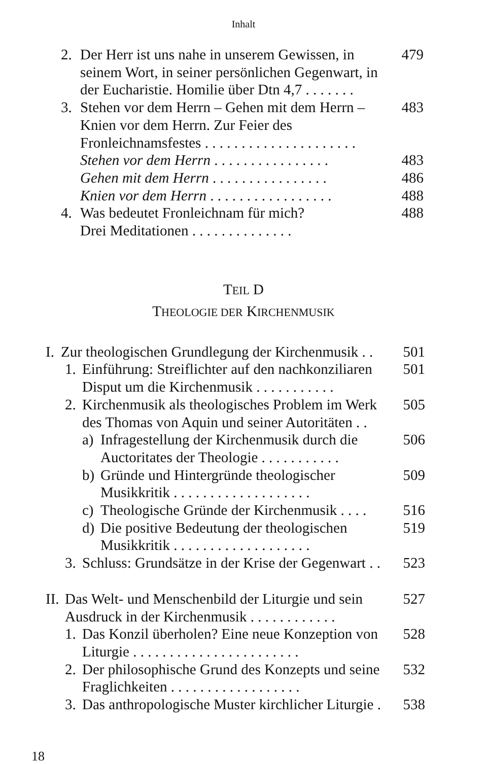Inhalt
2. Der Herr ist uns nahe in unserem Gewissen, in seinem Wort, in seiner persönlichen Gegenwart, in der Eucharistie. Homilie über Dtn 4,7 . . . . . . . 479
3. Stehen vor dem Herrn – Gehen mit dem Herrn – Knien vor dem Herrn. Zur Feier des Fronleichnamsfestes . . . . . . . . . . . . . . . . . . . . . 483
Stehen vor dem Herrn . . . . . . . . . . . . . . . . 483
Gehen mit dem Herrn . . . . . . . . . . . . . . . . 486
Knien vor dem Herrn . . . . . . . . . . . . . . . . . 488
4. Was bedeutet Fronleichnam für mich?
Drei Meditationen . . . . . . . . . . . . . . 488
TEIL D
THEOLOGIE DER KIRCHENMUSIK
I. Zur theologischen Grundlegung der Kirchenmusik . . 501
1. Einführung: Streiflichter auf den nachkonziliaren Disput um die Kirchenmusik . . . . . . . . . . . 501
2. Kirchenmusik als theologisches Problem im Werk des Thomas von Aquin und seiner Autoritäten . . 505
a) Infragestellung der Kirchenmusik durch die Auctoritates der Theologie . . . . . . . . . . . 506
b) Gründe und Hintergründe theologischer Musikkritik . . . . . . . . . . . . . . . . . . . 509
c) Theologische Gründe der Kirchenmusik . . . . 516
d) Die positive Bedeutung der theologischen Musikkritik . . . . . . . . . . . . . . . . . . . 519
3. Schluss: Grundsätze in der Krise der Gegenwart . . 523
II. Das Welt- und Menschenbild der Liturgie und sein Ausdruck in der Kirchenmusik . . . . . . . . . . . . 527
1. Das Konzil überholen? Eine neue Konzeption von Liturgie . . . . . . . . . . . . . . . . . . . . . . . 528
2. Der philosophische Grund des Konzepts und seine Fraglichkeiten . . . . . . . . . . . . . . . . . . 532
3. Das anthropologische Muster kirchlicher Liturgie . 538
18